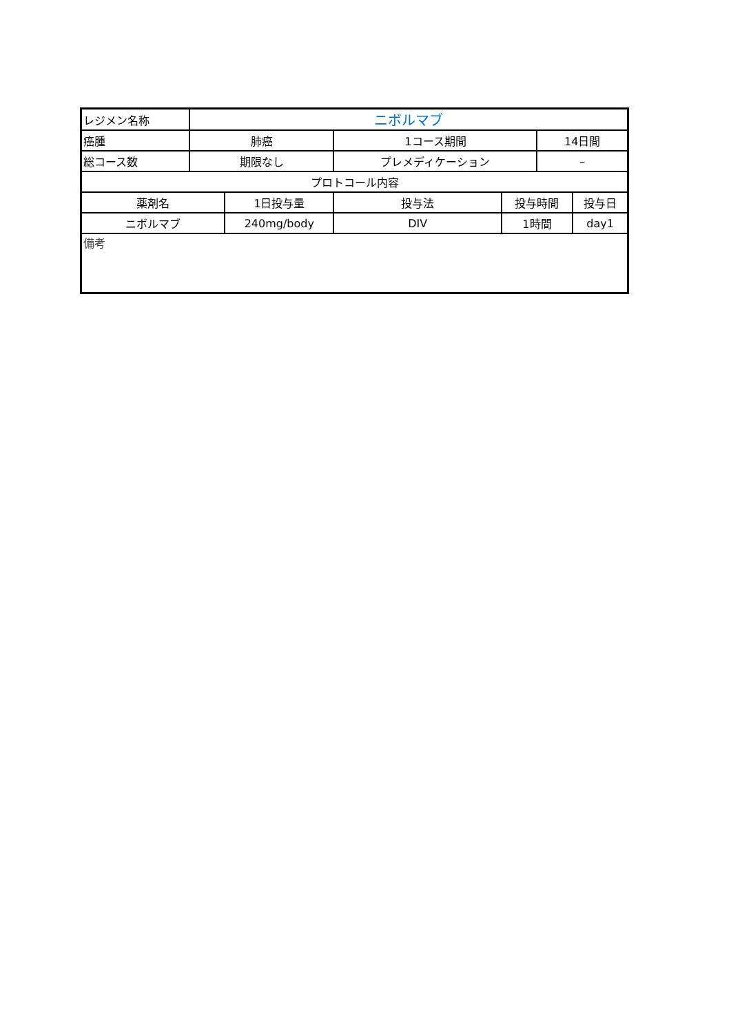| レジメン名称 | ニボルマブ | | | | | | |
| 癌腫 | 肺癌 | | 1コース期間 | | | 14日間 | |
| 総コース数 | 期限なし | | プレメディケーション | | | – | |
| プロトコール内容 | | | | | | | |
| 薬剤名 | | 1日投与量 | | 投与法 | 投与時間 | | 投与日 |
| ニボルマブ | | 240mg/body | | DIV | 1時間 | | day1 |
| 備考 | | | | | | | |